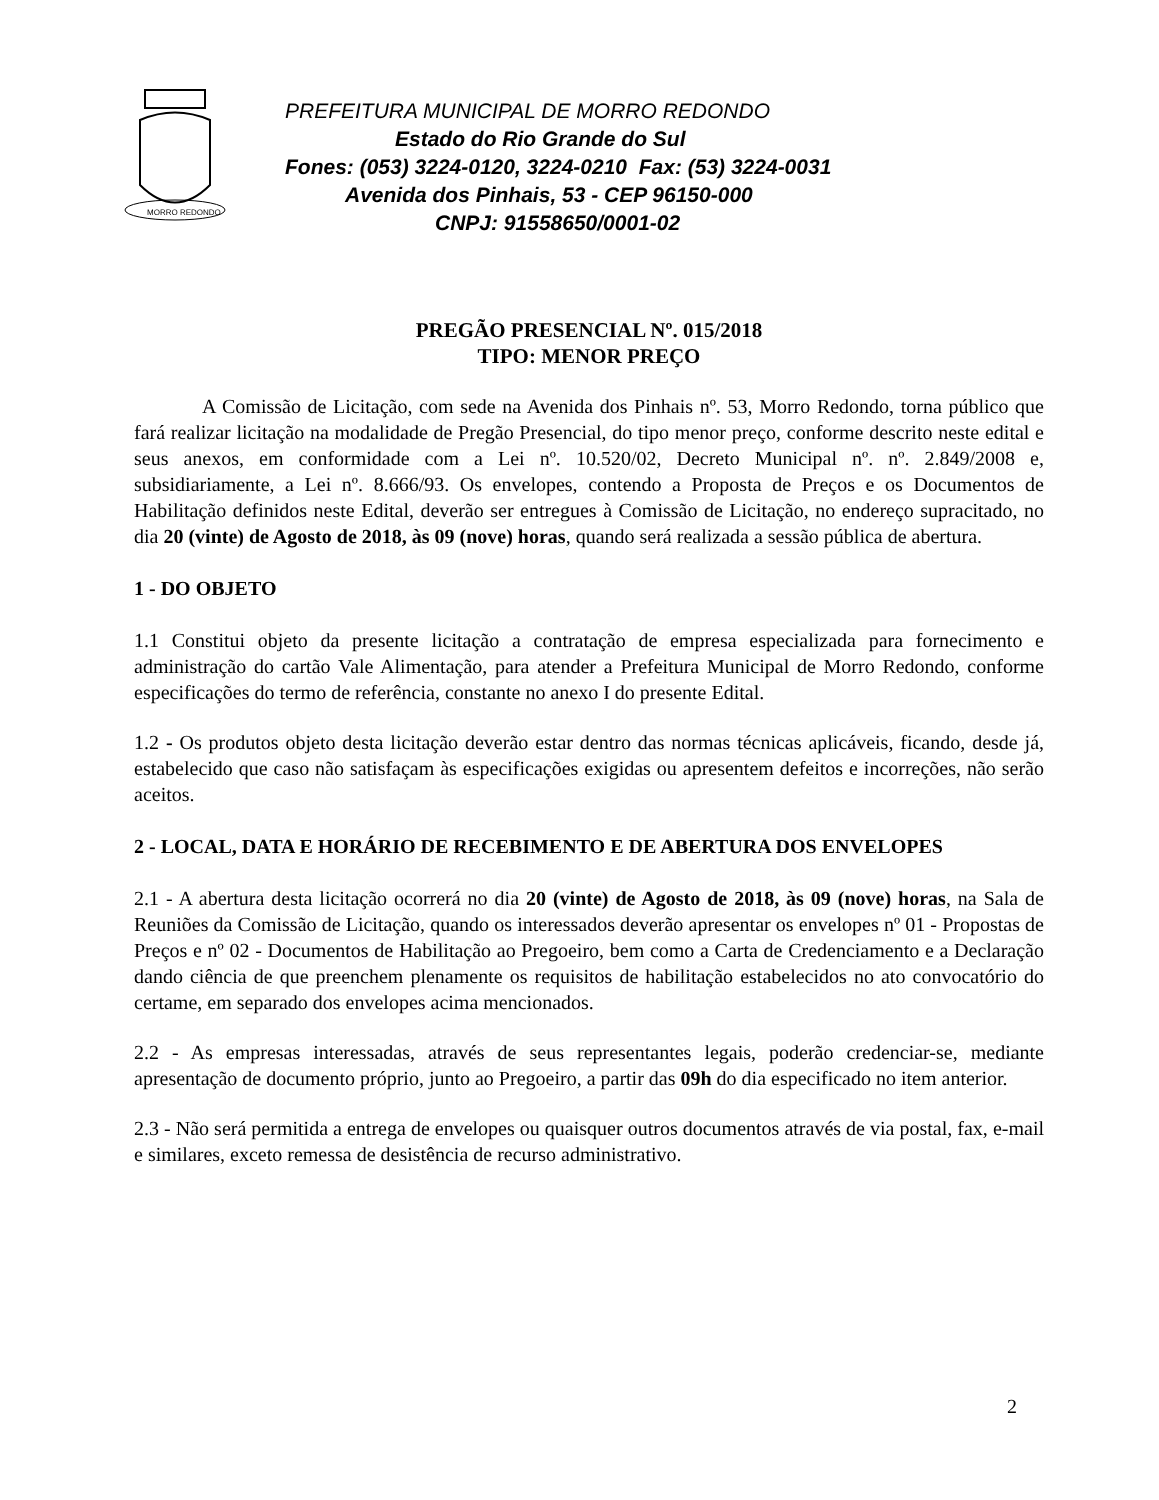MORRO REDONDO
PREFEITURA MUNICIPAL DE MORRO REDONDO
Estado do Rio Grande do Sul
Fones: (053) 3224-0120, 3224-0210 Fax: (53) 3224-0031
Avenida dos Pinhais, 53 - CEP 96150-000
CNPJ: 91558650/0001-02
PREGÃO PRESENCIAL Nº. 015/2018
TIPO: MENOR PREÇO
A Comissão de Licitação, com sede na Avenida dos Pinhais nº. 53, Morro Redondo, torna público que fará realizar licitação na modalidade de Pregão Presencial, do tipo menor preço, conforme descrito neste edital e seus anexos, em conformidade com a Lei nº. 10.520/02, Decreto Municipal nº. nº. 2.849/2008 e, subsidiariamente, a Lei nº. 8.666/93. Os envelopes, contendo a Proposta de Preços e os Documentos de Habilitação definidos neste Edital, deverão ser entregues à Comissão de Licitação, no endereço supracitado, no dia 20 (vinte) de Agosto de 2018, às 09 (nove) horas, quando será realizada a sessão pública de abertura.
1 - DO OBJETO
1.1 Constitui objeto da presente licitação a contratação de empresa especializada para fornecimento e administração do cartão Vale Alimentação, para atender a Prefeitura Municipal de Morro Redondo, conforme especificações do termo de referência, constante no anexo I do presente Edital.
1.2 - Os produtos objeto desta licitação deverão estar dentro das normas técnicas aplicáveis, ficando, desde já, estabelecido que caso não satisfaçam às especificações exigidas ou apresentem defeitos e incorreções, não serão aceitos.
2 - LOCAL, DATA E HORÁRIO DE RECEBIMENTO E DE ABERTURA DOS ENVELOPES
2.1 - A abertura desta licitação ocorrerá no dia 20 (vinte) de Agosto de 2018, às 09 (nove) horas, na Sala de Reuniões da Comissão de Licitação, quando os interessados deverão apresentar os envelopes nº 01 - Propostas de Preços e nº 02 - Documentos de Habilitação ao Pregoeiro, bem como a Carta de Credenciamento e a Declaração dando ciência de que preenchem plenamente os requisitos de habilitação estabelecidos no ato convocatório do certame, em separado dos envelopes acima mencionados.
2.2 - As empresas interessadas, através de seus representantes legais, poderão credenciar-se, mediante apresentação de documento próprio, junto ao Pregoeiro, a partir das 09h do dia especificado no item anterior.
2.3 - Não será permitida a entrega de envelopes ou quaisquer outros documentos através de via postal, fax, e-mail e similares, exceto remessa de desistência de recurso administrativo.
2